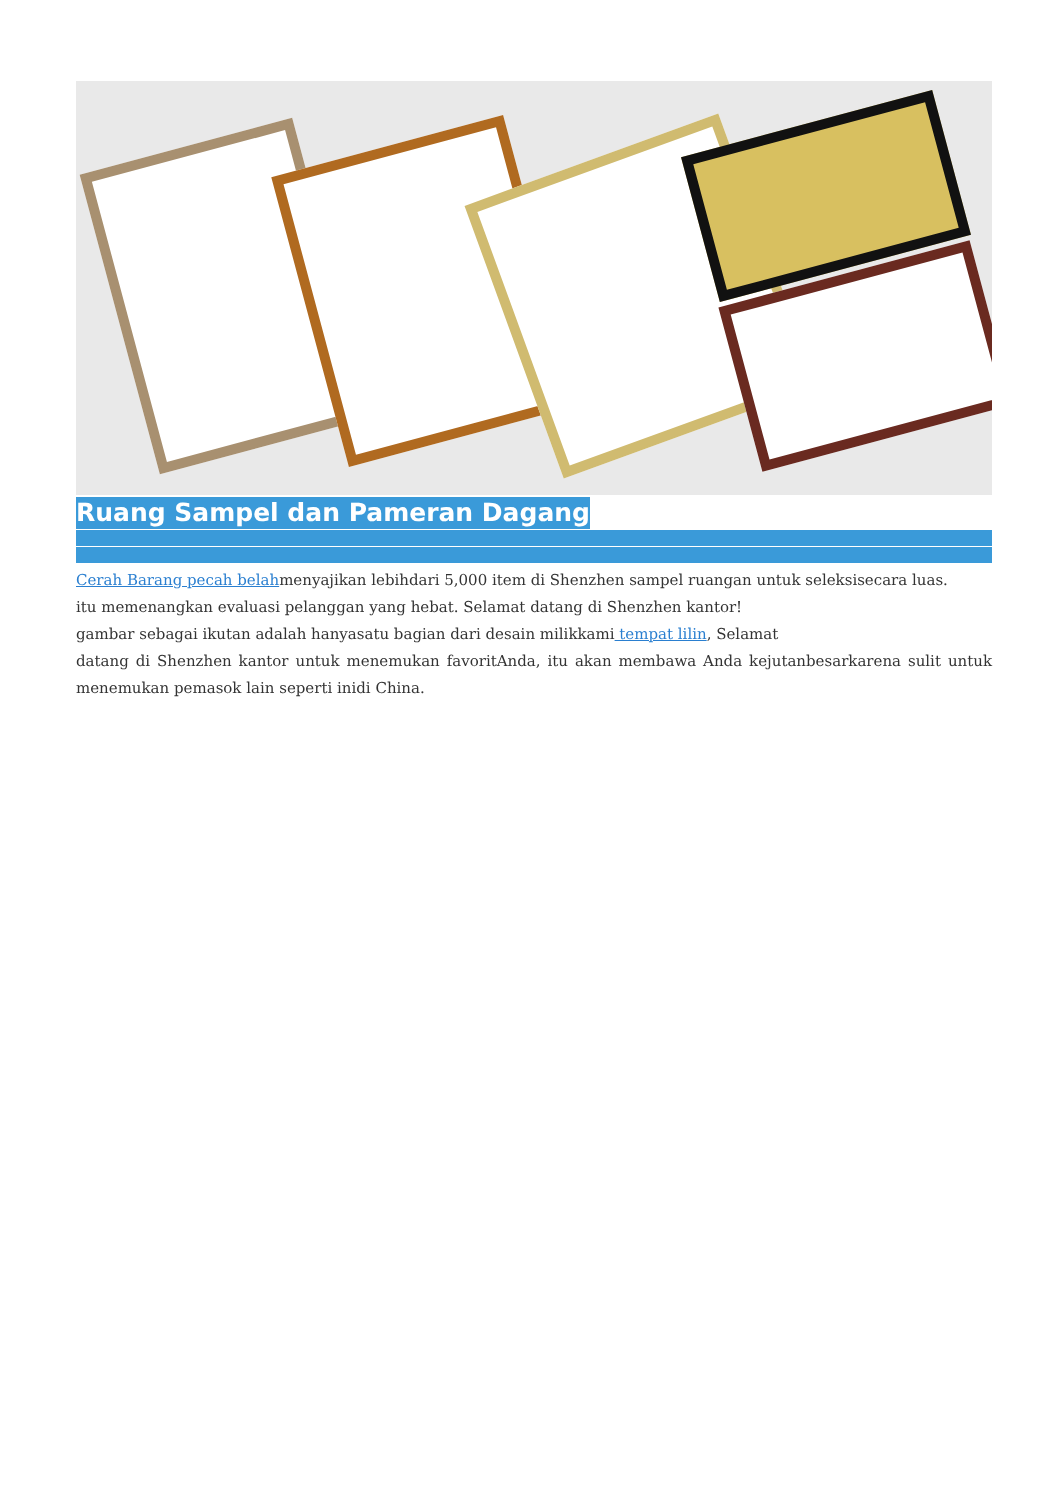Ruang Sampel dan Pameran Dagang
Cerah Barang pecah belahmenyajikan lebihdari 5,000 item di Shenzhen sampel ruangan untuk seleksisecara luas.
itu memenangkan evaluasi pelanggan yang hebat. Selamat datang di Shenzhen kantor!
gambar sebagai ikutan adalah hanyasatu bagian dari desain milikkami tempat lilin, Selamat
datang di Shenzhen kantor untuk menemukan favoritAnda, itu akan membawa Anda kejutanbesarkarena sulit untuk menemukan pemasok lain seperti inidi China.